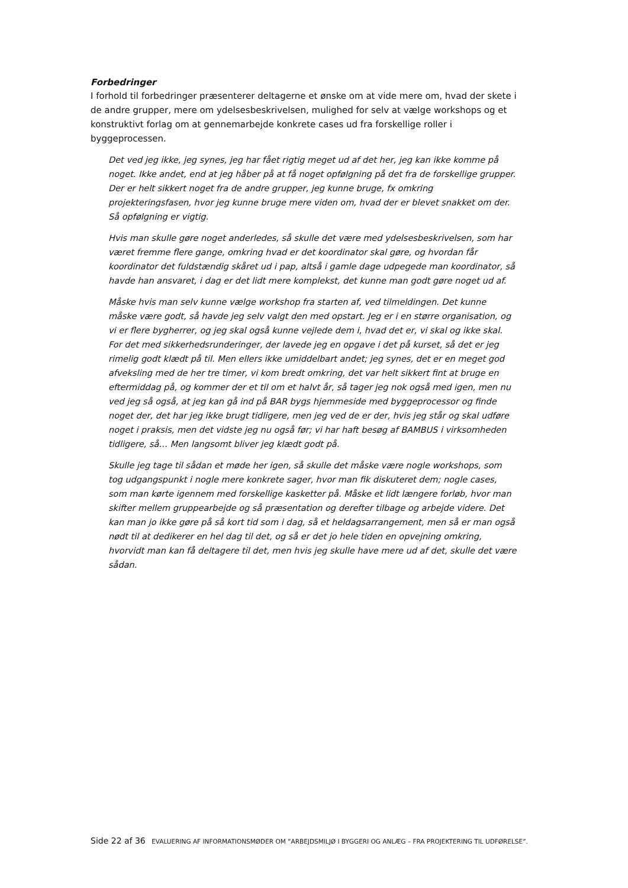Forbedringer
I forhold til forbedringer præsenterer deltagerne et ønske om at vide mere om, hvad der skete i de andre grupper, mere om ydelsesbeskrivelsen, mulighed for selv at vælge workshops og et konstruktivt forlag om at gennemarbejde konkrete cases ud fra forskellige roller i byggeprocessen.
Det ved jeg ikke, jeg synes, jeg har fået rigtig meget ud af det her, jeg kan ikke komme på noget. Ikke andet, end at jeg håber på at få noget opfølgning på det fra de forskellige grupper. Der er helt sikkert noget fra de andre grupper, jeg kunne bruge, fx omkring projekteringsfasen, hvor jeg kunne bruge mere viden om, hvad der er blevet snakket om der. Så opfølgning er vigtig.
Hvis man skulle gøre noget anderledes, så skulle det være med ydelsesbeskrivelsen, som har været fremme flere gange, omkring hvad er det koordinator skal gøre, og hvordan får koordinator det fuldstændig skåret ud i pap, altså i gamle dage udpegede man koordinator, så havde han ansvaret, i dag er det lidt mere komplekst, det kunne man godt gøre noget ud af.
Måske hvis man selv kunne vælge workshop fra starten af, ved tilmeldingen. Det kunne måske være godt, så havde jeg selv valgt den med opstart. Jeg er i en større organisation, og vi er flere bygherrer, og jeg skal også kunne vejlede dem i, hvad det er, vi skal og ikke skal. For det med sikkerhedsrunderinger, der lavede jeg en opgave i det på kurset, så det er jeg rimelig godt klædt på til. Men ellers ikke umiddelbart andet; jeg synes, det er en meget god afveksling med de her tre timer, vi kom bredt omkring, det var helt sikkert fint at bruge en eftermiddag på, og kommer der et til om et halvt år, så tager jeg nok også med igen, men nu ved jeg så også, at jeg kan gå ind på BAR bygs hjemmeside med byggeprocessor og finde noget der, det har jeg ikke brugt tidligere, men jeg ved de er der, hvis jeg står og skal udføre noget i praksis, men det vidste jeg nu også før; vi har haft besøg af BAMBUS i virksomheden tidligere, så… Men langsomt bliver jeg klædt godt på.
Skulle jeg tage til sådan et møde her igen, så skulle det måske være nogle workshops, som tog udgangspunkt i nogle mere konkrete sager, hvor man fik diskuteret dem; nogle cases, som man kørte igennem med forskellige kasketter på. Måske et lidt længere forløb, hvor man skifter mellem gruppearbejde og så præsentation og derefter tilbage og arbejde videre. Det kan man jo ikke gøre på så kort tid som i dag, så et heldagsarrangement, men så er man også nødt til at dedikerer en hel dag til det, og så er det jo hele tiden en opvejning omkring, hvorvidt man kan få deltagere til det, men hvis jeg skulle have mere ud af det, skulle det være sådan.
Side 22 af 36 EVALUERING AF INFORMATIONSMØDER OM ”ARBEJDSMILJØ I BYGGERI OG ANLÆG – FRA PROJEKTERING TIL UDFØRELSE”.